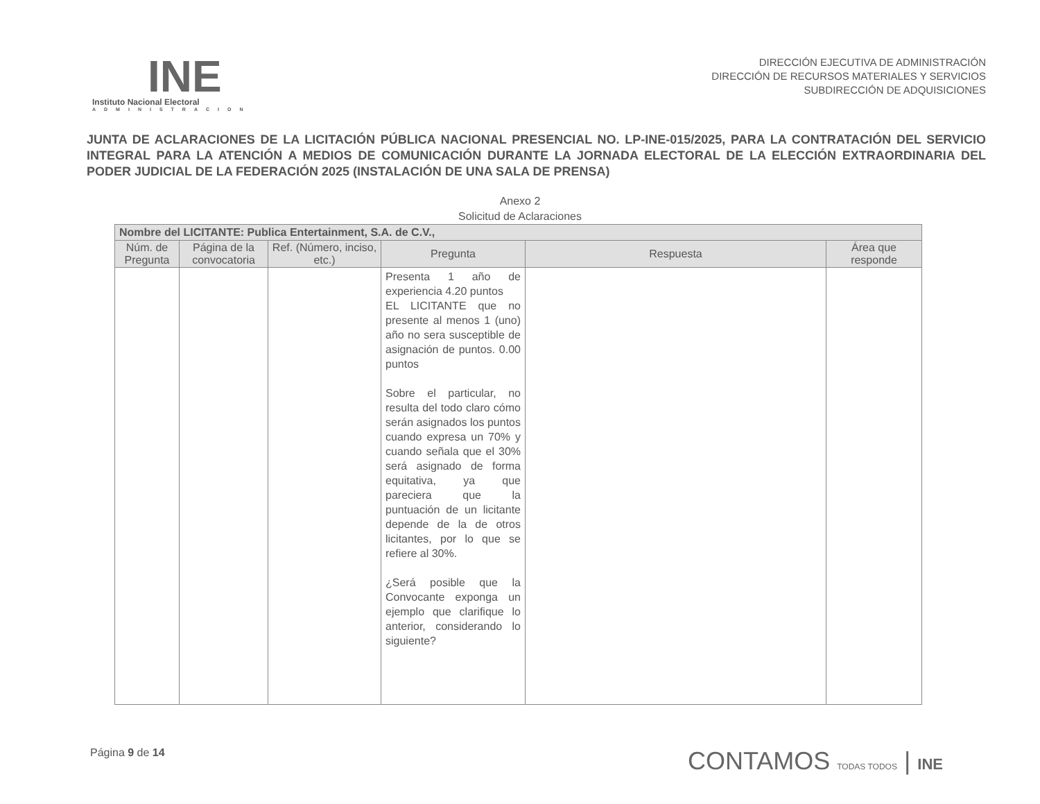INE
Instituto Nacional Electoral
ADMINISTRACION
DIRECCIÓN EJECUTIVA DE ADMINISTRACIÓN
DIRECCIÓN DE RECURSOS MATERIALES Y SERVICIOS
SUBDIRECCIÓN DE ADQUISICIONES
JUNTA DE ACLARACIONES DE LA LICITACIÓN PÚBLICA NACIONAL PRESENCIAL NO. LP-INE-015/2025, PARA LA CONTRATACIÓN DEL SERVICIO INTEGRAL PARA LA ATENCIÓN A MEDIOS DE COMUNICACIÓN DURANTE LA JORNADA ELECTORAL DE LA ELECCIÓN EXTRAORDINARIA DEL PODER JUDICIAL DE LA FEDERACIÓN 2025 (INSTALACIÓN DE UNA SALA DE PRENSA)
Anexo 2
Solicitud de Aclaraciones
| Nombre del LICITANTE: Publica Entertainment, S.A. de C.V., | | | | | |
| --- | --- | --- | --- | --- | --- |
| Núm. de Pregunta | Página de la convocatoria | Ref. (Número, inciso, etc.) | Pregunta | Respuesta | Área que responde |
| | | | Presenta 1 año de experiencia 4.20 puntos EL LICITANTE que no presente al menos 1 (uno) año no sera susceptible de asignación de puntos. 0.00 puntos Sobre el particular, no resulta del todo claro cómo serán asignados los puntos cuando expresa un 70% y cuando señala que el 30% será asignado de forma equitativa, ya que pareciera que la puntuación de un licitante depende de la de otros licitantes, por lo que se refiere al 30%. ¿Será posible que la Convocante exponga un ejemplo que clarifique lo anterior, considerando lo siguiente? | | |
Página 9 de 14
CONTAMOS TODAS TODOS | INE